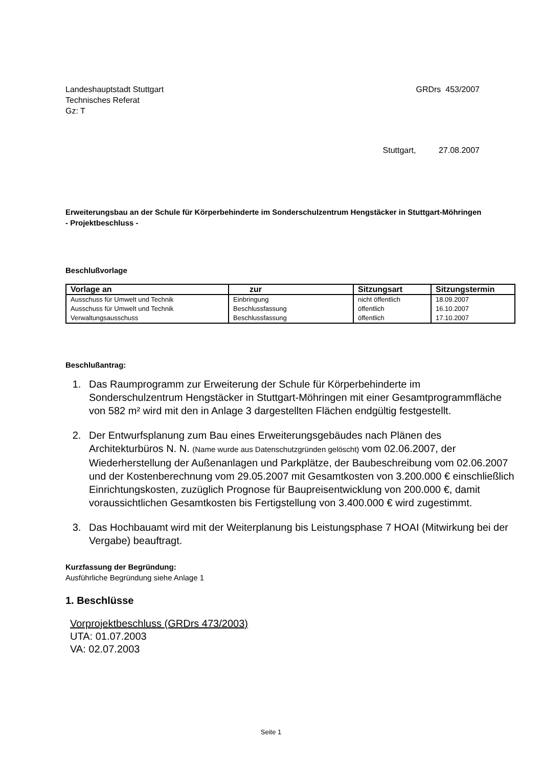Landeshauptstadt Stuttgart
Technisches Referat
Gz: T
GRDrs 453/2007
Stuttgart, 27.08.2007
Erweiterungsbau an der Schule für Körperbehinderte im Sonderschulzentrum Hengstäcker in Stuttgart-Möhringen
- Projektbeschluss -
Beschlußvorlage
| Vorlage an | zur | Sitzungsart | Sitzungstermin |
| --- | --- | --- | --- |
| Ausschuss für Umwelt und Technik | Einbringung | nicht öffentlich | 18.09.2007 |
| Ausschuss für Umwelt und Technik | Beschlussfassung | öffentlich | 16.10.2007 |
| Verwaltungsausschuss | Beschlussfassung | öffentlich | 17.10.2007 |
Beschlußantrag:
1. Das Raumprogramm zur Erweiterung der Schule für Körperbehinderte im Sonderschulzentrum Hengstäcker in Stuttgart-Möhringen mit einer Gesamtprogrammfläche von 582 m² wird mit den in Anlage 3 dargestellten Flächen endgültig festgestellt.
2. Der Entwurfsplanung zum Bau eines Erweiterungsgebäudes nach Plänen des Architekturbüros N. N. (Name wurde aus Datenschutzgründen gelöscht) vom 02.06.2007, der Wiederherstellung der Außenanlagen und Parkplätze, der Baubeschreibung vom 02.06.2007 und der Kostenberechnung vom 29.05.2007 mit Gesamtkosten von 3.200.000 € einschließlich Einrichtungskosten, zuzüglich Prognose für Baupreisentwicklung von 200.000 €, damit voraussichtlichen Gesamtkosten bis Fertigstellung von 3.400.000 € wird zugestimmt.
3. Das Hochbauamt wird mit der Weiterplanung bis Leistungsphase 7 HOAI (Mitwirkung bei der Vergabe) beauftragt.
Kurzfassung der Begründung:
Ausführliche Begründung siehe Anlage 1
1. Beschlüsse
Vorprojektbeschluss (GRDrs 473/2003)
UTA: 01.07.2003
VA: 02.07.2003
Seite 1